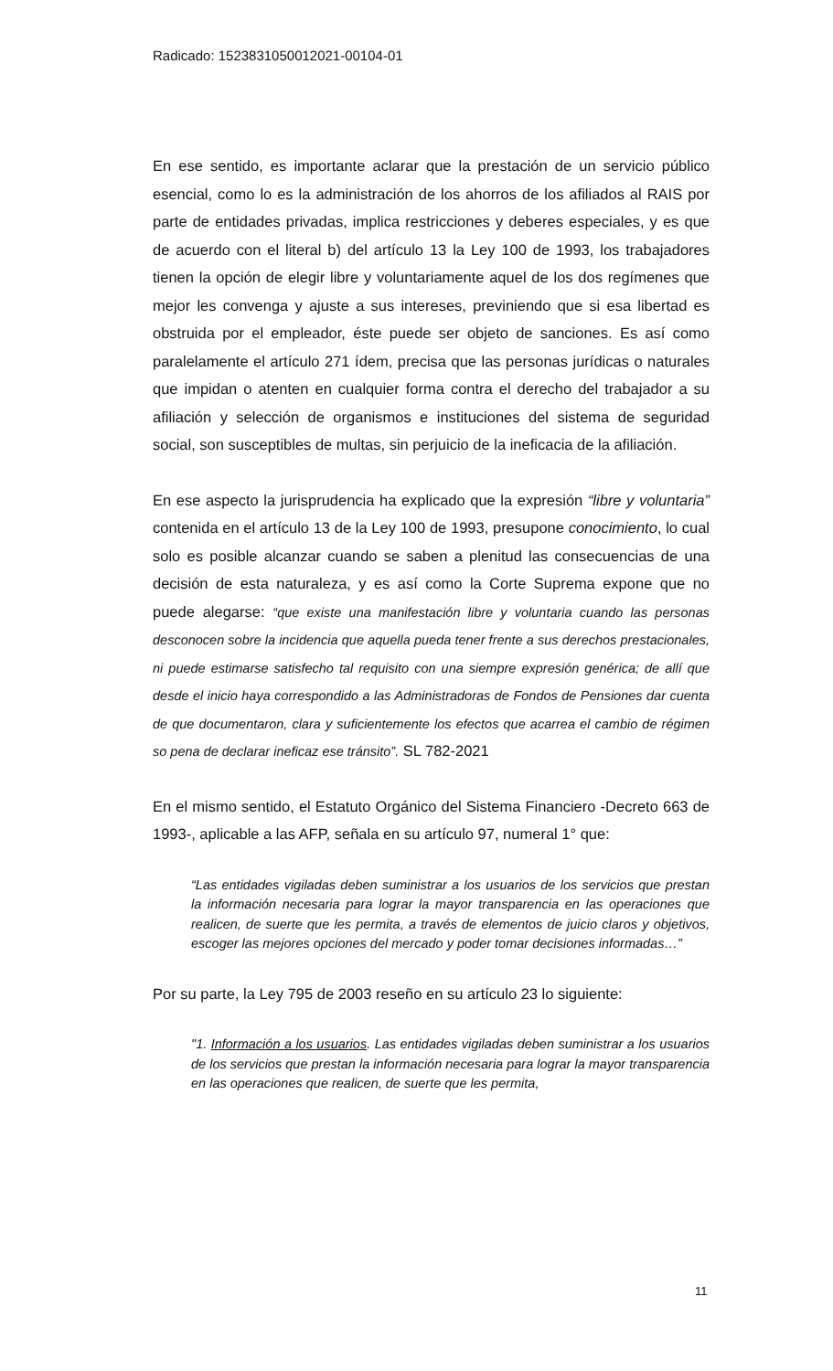Radicado: 1523831050012021-00104-01
En ese sentido, es importante aclarar que la prestación de un servicio público esencial, como lo es la administración de los ahorros de los afiliados al RAIS por parte de entidades privadas, implica restricciones y deberes especiales, y es que de acuerdo con el literal b) del artículo 13 la Ley 100 de 1993, los trabajadores tienen la opción de elegir libre y voluntariamente aquel de los dos regímenes que mejor les convenga y ajuste a sus intereses, previniendo que si esa libertad es obstruida por el empleador, éste puede ser objeto de sanciones. Es así como paralelamente el artículo 271 ídem, precisa que las personas jurídicas o naturales que impidan o atenten en cualquier forma contra el derecho del trabajador a su afiliación y selección de organismos e instituciones del sistema de seguridad social, son susceptibles de multas, sin perjuicio de la ineficacia de la afiliación.
En ese aspecto la jurisprudencia ha explicado que la expresión “libre y voluntaria” contenida en el artículo 13 de la Ley 100 de 1993, presupone conocimiento, lo cual solo es posible alcanzar cuando se saben a plenitud las consecuencias de una decisión de esta naturaleza, y es así como la Corte Suprema expone que no puede alegarse: “que existe una manifestación libre y voluntaria cuando las personas desconocen sobre la incidencia que aquella pueda tener frente a sus derechos prestacionales, ni puede estimarse satisfecho tal requisito con una siempre expresión genérica; de allí que desde el inicio haya correspondido a las Administradoras de Fondos de Pensiones dar cuenta de que documentaron, clara y suficientemente los efectos que acarrea el cambio de régimen so pena de declarar ineficaz ese tránsito”. SL 782-2021
En el mismo sentido, el Estatuto Orgánico del Sistema Financiero -Decreto 663 de 1993-, aplicable a las AFP, señala en su artículo 97, numeral 1° que:
“Las entidades vigiladas deben suministrar a los usuarios de los servicios que prestan la información necesaria para lograr la mayor transparencia en las operaciones que realicen, de suerte que les permita, a través de elementos de juicio claros y objetivos, escoger las mejores opciones del mercado y poder tomar decisiones informadas…”
Por su parte, la Ley 795 de 2003 reseño en su artículo 23 lo siguiente:
"1. Información a los usuarios. Las entidades vigiladas deben suministrar a los usuarios de los servicios que prestan la información necesaria para lograr la mayor transparencia en las operaciones que realicen, de suerte que les permita,
11